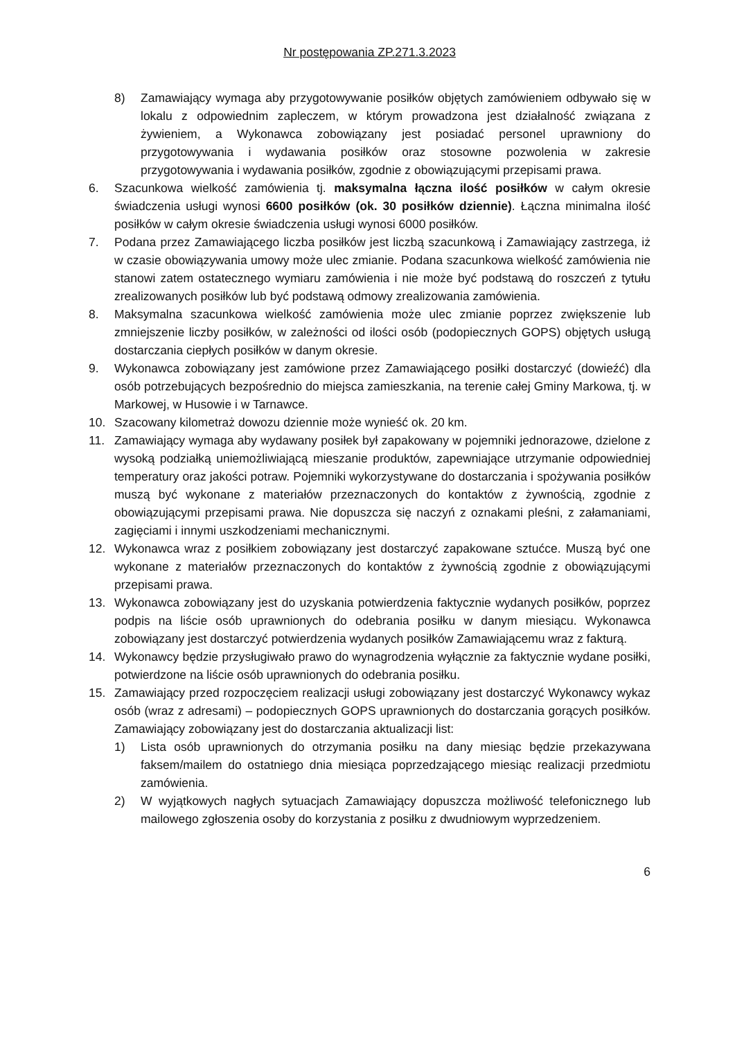Nr postępowania ZP.271.3.2023
8) Zamawiający wymaga aby przygotowywanie posiłków objętych zamówieniem odbywało się w lokalu z odpowiednim zapleczem, w którym prowadzona jest działalność związana z żywieniem, a Wykonawca zobowiązany jest posiadać personel uprawniony do przygotowywania i wydawania posiłków oraz stosowne pozwolenia w zakresie przygotowywania i wydawania posiłków, zgodnie z obowiązującymi przepisami prawa.
6. Szacunkowa wielkość zamówienia tj. maksymalna łączna ilość posiłków w całym okresie świadczenia usługi wynosi 6600 posiłków (ok. 30 posiłków dziennie). Łączna minimalna ilość posiłków w całym okresie świadczenia usługi wynosi 6000 posiłków.
7. Podana przez Zamawiającego liczba posiłków jest liczbą szacunkową i Zamawiający zastrzega, iż w czasie obowiązywania umowy może ulec zmianie. Podana szacunkowa wielkość zamówienia nie stanowi zatem ostatecznego wymiaru zamówienia i nie może być podstawą do roszczeń z tytułu zrealizowanych posiłków lub być podstawą odmowy zrealizowania zamówienia.
8. Maksymalna szacunkowa wielkość zamówienia może ulec zmianie poprzez zwiększenie lub zmniejszenie liczby posiłków, w zależności od ilości osób (podopiecznych GOPS) objętych usługą dostarczania ciepłych posiłków w danym okresie.
9. Wykonawca zobowiązany jest zamówione przez Zamawiającego posiłki dostarczyć (dowieźć) dla osób potrzebujących bezpośrednio do miejsca zamieszkania, na terenie całej Gminy Markowa, tj. w Markowej, w Husowie i w Tarnawce.
10. Szacowany kilometraż dowozu dziennie może wynieść ok. 20 km.
11. Zamawiający wymaga aby wydawany posiłek był zapakowany w pojemniki jednorazowe, dzielone z wysoką podziałką uniemożliwiającą mieszanie produktów, zapewniające utrzymanie odpowiedniej temperatury oraz jakości potraw. Pojemniki wykorzystywane do dostarczania i spożywania posiłków muszą być wykonane z materiałów przeznaczonych do kontaktów z żywnością, zgodnie z obowiązującymi przepisami prawa. Nie dopuszcza się naczyń z oznakami pleśni, z załamaniami, zagięciami i innymi uszkodzeniami mechanicznymi.
12. Wykonawca wraz z posiłkiem zobowiązany jest dostarczyć zapakowane sztućce. Muszą być one wykonane z materiałów przeznaczonych do kontaktów z żywnością zgodnie z obowiązującymi przepisami prawa.
13. Wykonawca zobowiązany jest do uzyskania potwierdzenia faktycznie wydanych posiłków, poprzez podpis na liście osób uprawnionych do odebrania posiłku w danym miesiącu. Wykonawca zobowiązany jest dostarczyć potwierdzenia wydanych posiłków Zamawiającemu wraz z fakturą.
14. Wykonawcy będzie przysługiwało prawo do wynagrodzenia wyłącznie za faktycznie wydane posiłki, potwierdzone na liście osób uprawnionych do odebrania posiłku.
15. Zamawiający przed rozpoczęciem realizacji usługi zobowiązany jest dostarczyć Wykonawcy wykaz osób (wraz z adresami) – podopiecznych GOPS uprawnionych do dostarczania gorących posiłków. Zamawiający zobowiązany jest do dostarczania aktualizacji list:
1) Lista osób uprawnionych do otrzymania posiłku na dany miesiąc będzie przekazywana faksem/mailem do ostatniego dnia miesiąca poprzedzającego miesiąc realizacji przedmiotu zamówienia.
2) W wyjątkowych nagłych sytuacjach Zamawiający dopuszcza możliwość telefonicznego lub mailowego zgłoszenia osoby do korzystania z posiłku z dwudniowym wyprzedzeniem.
6